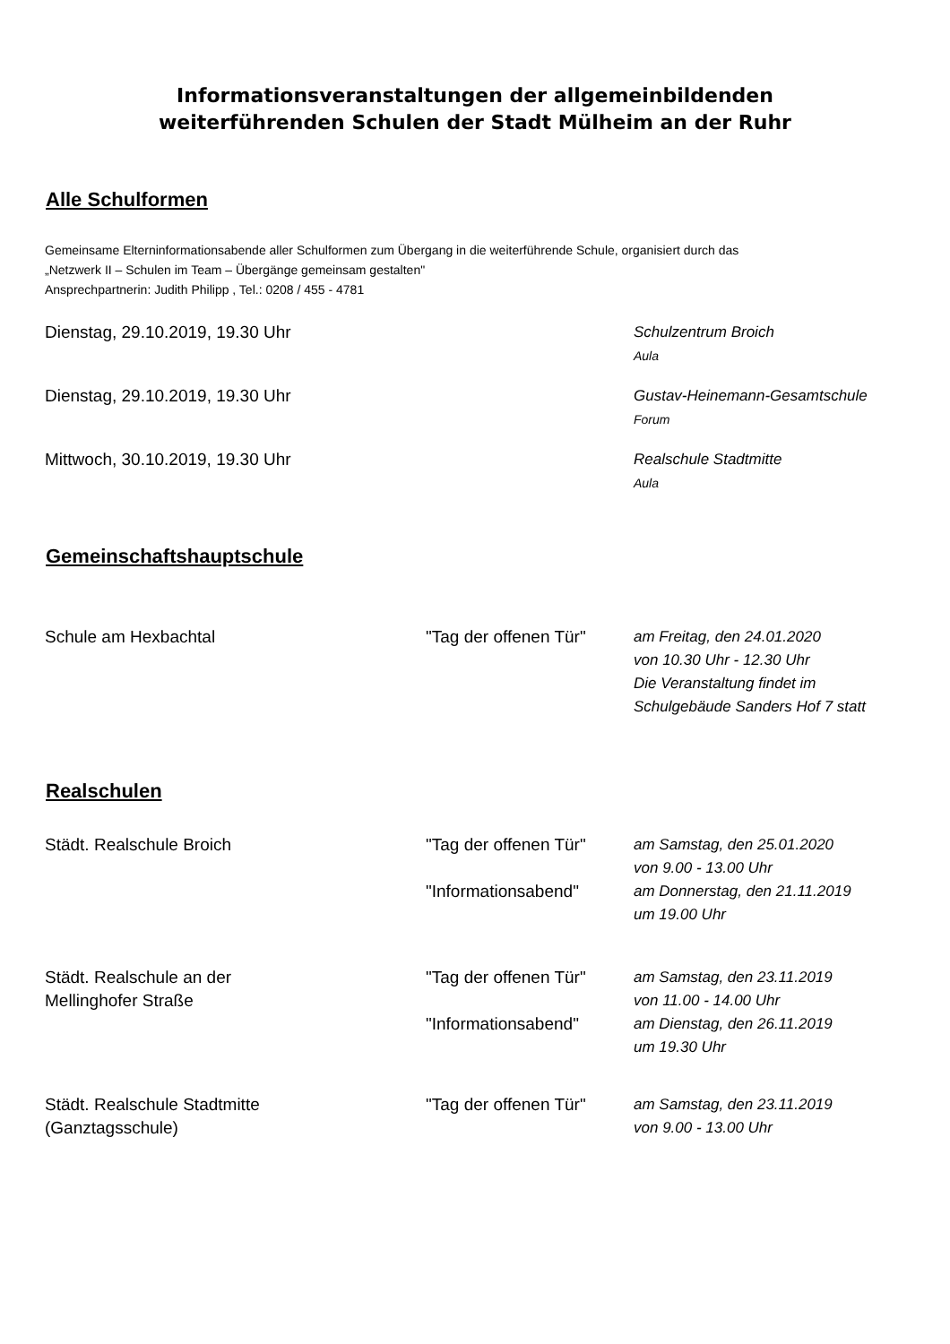Informationsveranstaltungen der allgemeinbildenden
weiterführenden Schulen der Stadt Mülheim an der Ruhr
Alle Schulformen
Gemeinsame Elterninformationsabende aller Schulformen zum Übergang in die weiterführende Schule, organisiert durch das
„Netzwerk II – Schulen im Team – Übergänge gemeinsam gestalten"
Ansprechpartnerin: Judith Philipp , Tel.: 0208 / 455 - 4781
Dienstag, 29.10.2019, 19.30 Uhr Schulzentrum Broich
Aula
Dienstag, 29.10.2019, 19.30 Uhr Gustav-Heinemann-Gesamtschule
Forum
Mittwoch, 30.10.2019, 19.30 Uhr Realschule Stadtmitte
Aula
Gemeinschaftshauptschule
Schule am Hexbachtal "Tag der offenen Tür"
am Freitag, den 24.01.2020
von 10.30 Uhr - 12.30 Uhr
Die Veranstaltung findet im
Schulgebäude Sanders Hof 7 statt
Realschulen
Städt. Realschule Broich "Tag der offenen Tür"
"Informationsabend"
am Samstag, den 25.01.2020
von 9.00 - 13.00 Uhr
am Donnerstag, den 21.11.2019
um 19.00 Uhr
Städt. Realschule an der
Mellinghofer Straße
"Tag der offenen Tür"
"Informationsabend"
am Samstag, den 23.11.2019
von 11.00 - 14.00 Uhr
am Dienstag, den 26.11.2019
um 19.30 Uhr
Städt. Realschule Stadtmitte
(Ganztagsschule)
"Tag der offenen Tür"
am Samstag, den 23.11.2019
von 9.00 - 13.00 Uhr